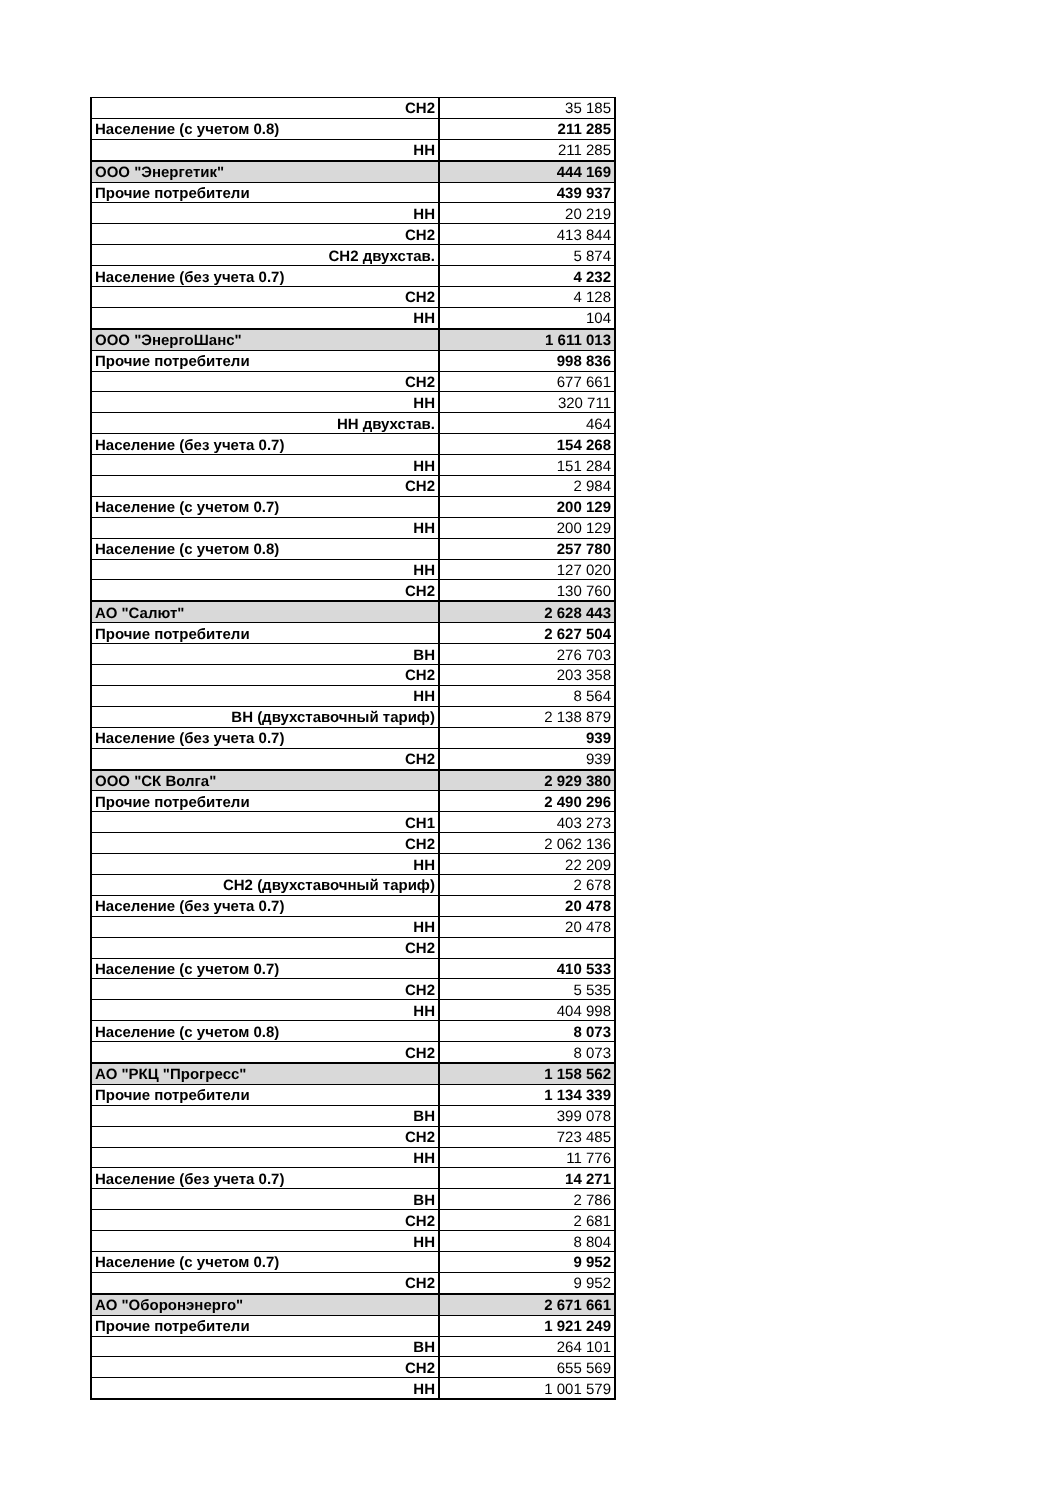| СН2 | 35 185 |
| Население (с учетом 0.8) | 211 285 |
| НН | 211 285 |
| ООО "Энергетик" | 444 169 |
| Прочие потребители | 439 937 |
| НН | 20 219 |
| СН2 | 413 844 |
| СН2 двухстав. | 5 874 |
| Население (без учета 0.7) | 4 232 |
| СН2 | 4 128 |
| НН | 104 |
| ООО "ЭнергоШанс" | 1 611 013 |
| Прочие потребители | 998 836 |
| СН2 | 677 661 |
| НН | 320 711 |
| НН двухстав. | 464 |
| Население (без учета 0.7) | 154 268 |
| НН | 151 284 |
| СН2 | 2 984 |
| Население (с учетом 0.7) | 200 129 |
| НН | 200 129 |
| Население (с учетом 0.8) | 257 780 |
| НН | 127 020 |
| СН2 | 130 760 |
| АО "Салют" | 2 628 443 |
| Прочие потребители | 2 627 504 |
| ВН | 276 703 |
| СН2 | 203 358 |
| НН | 8 564 |
| ВН (двухставочный тариф) | 2 138 879 |
| Население (без учета 0.7) | 939 |
| СН2 | 939 |
| ООО "СК Волга" | 2 929 380 |
| Прочие потребители | 2 490 296 |
| СН1 | 403 273 |
| СН2 | 2 062 136 |
| НН | 22 209 |
| СН2 (двухставочный тариф) | 2 678 |
| Население (без учета 0.7) | 20 478 |
| НН | 20 478 |
| СН2 | |
| Население (с учетом 0.7) | 410 533 |
| СН2 | 5 535 |
| НН | 404 998 |
| Население (с учетом 0.8) | 8 073 |
| СН2 | 8 073 |
| АО "РКЦ "Прогресс" | 1 158 562 |
| Прочие потребители | 1 134 339 |
| ВН | 399 078 |
| СН2 | 723 485 |
| НН | 11 776 |
| Население (без учета 0.7) | 14 271 |
| ВН | 2 786 |
| СН2 | 2 681 |
| НН | 8 804 |
| Население (с учетом 0.7) | 9 952 |
| СН2 | 9 952 |
| АО "Оборонэнерго" | 2 671 661 |
| Прочие потребители | 1 921 249 |
| ВН | 264 101 |
| СН2 | 655 569 |
| НН | 1 001 579 |